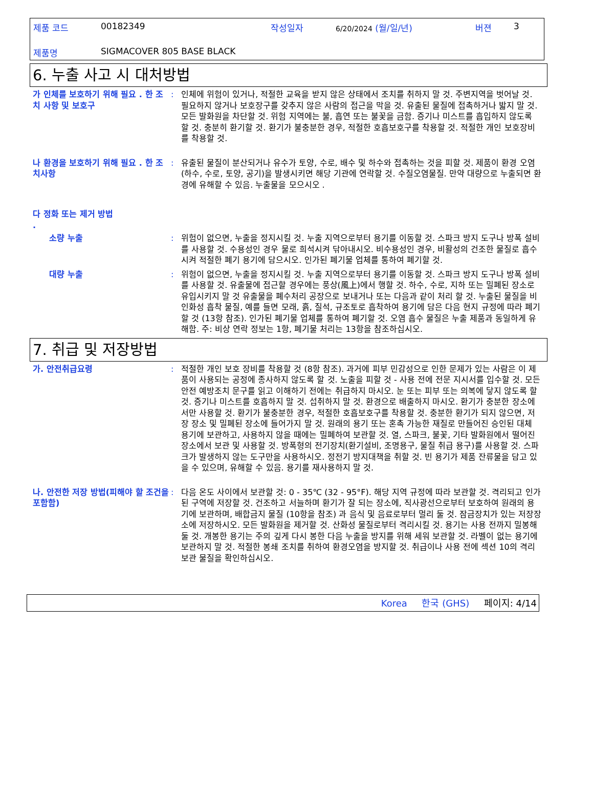제품 코드 00182349 작성일자 6/20/2024 (월/일/년) 버젼 3
제품명 SIGMACOVER 805 BASE BLACK
6. 누출 사고 시 대처방법
가 인체를 보호하기 위해 필요 . 한 조치 사항 및 보호구
: 인체에 위험이 있거나, 적절한 교육을 받지 않은 상태에서 조치를 취하지 말 것. 주변지역을 벗어날 것. 필요하지 않거나 보호장구를 갖추지 않은 사람의 접근을 막을 것. 유출된 물질에 접촉하거나 밟지 말 것. 모든 발화원을 차단할 것. 위험 지역에는 불, 흡연 또는 불꽃을 금함. 증기나 미스트를 흡입하지 않도록 할 것. 충분히 환기할 것. 환기가 불충분한 경우, 적절한 호흡보호구를 착용할 것. 적절한 개인 보호장비를 착용할 것.
나 환경을 보호하기 위해 필요 . 한 조치사항
: 유출된 물질이 분산되거나 유수가 토양, 수로, 배수 및 하수와 접촉하는 것을 피할 것. 제품이 환경 오염(하수, 수로, 토양, 공기)을 발생시키면 해당 기관에 연락할 것. 수질오염물질. 만약 대량으로 누출되면 환경에 유해할 수 있음. 누출물을 모으시오 .
다 정화 또는 제거 방법
.
소량 누출 : 위험이 없으면, 누출을 정지시킬 것. 누출 지역으로부터 용기를 이동할 것. 스파크 방지 도구나 방폭 설비를 사용할 것. 수용성인 경우 물로 희석시켜 닦아내시오. 비수용성인 경우, 비활성의 건조한 물질로 흡수시켜 적절한 폐기 용기에 담으시오. 인가된 폐기물 업체를 통하여 폐기할 것.
대량 누출 : 위험이 없으면, 누출을 정지시킬 것. 누출 지역으로부터 용기를 이동할 것. 스파크 방지 도구나 방폭 설비를 사용할 것. 유출물에 접근할 경우에는 풍상(風上)에서 행할 것. 하수, 수로, 지하 또는 밀폐된 장소로 유입시키지 말 것 유출물을 폐수처리 공장으로 보내거나 또는 다음과 같이 처리 할 것. 누출된 물질을 비인화성 흡착 물질, 예를 들면 모래, 흙, 질석, 규조토로 흡착하여 용기에 담은 다음 현지 규정에 따라 폐기할 것 (13항 참조). 인가된 폐기물 업체를 통하여 폐기할 것. 오염 흡수 물질은 누출 제품과 동일하게 유해함. 주: 비상 연락 정보는 1항, 폐기물 처리는 13항을 참조하십시오.
7. 취급 및 저장방법
가. 안전취급요령 : 적절한 개인 보호 장비를 착용할 것 (8항 참조). 과거에 피부 민감성으로 인한 문제가 있는 사람은 이 제품이 사용되는 공정에 종사하지 않도록 할 것. 노출을 피할 것 - 사용 전에 전문 지시서를 입수할 것. 모든 안전 예방조치 문구를 읽고 이해하기 전에는 취급하지 마시오. 눈 또는 피부 또는 의복에 닿지 않도록 할 것. 증기나 미스트를 호흡하지 말 것. 섭취하지 말 것. 환경으로 배출하지 마시오. 환기가 충분한 장소에서만 사용할 것. 환기가 불충분한 경우, 적절한 호흡보호구를 착용할 것. 충분한 환기가 되지 않으면, 저장 장소 및 밀폐된 장소에 들어가지 말 것. 원래의 용기 또는 혼촉 가능한 재질로 만들어진 승인된 대체 용기에 보관하고, 사용하지 않을 때에는 밀폐하여 보관할 것. 열, 스파크, 불꽃, 기타 발화원에서 떨어진 장소에서 보관 및 사용할 것. 방폭형의 전기장치(환기설비, 조명용구, 물질 취급 용구)를 사용할 것. 스파크가 발생하지 않는 도구만을 사용하시오. 정전기 방지대책을 취할 것. 빈 용기가 제품 잔류물을 담고 있을 수 있으며, 유해할 수 있음. 용기를 재사용하지 말 것.
나. 안전한 저장 방법(피해야 할 조건을 포함함)
: 다음 온도 사이에서 보관할 것: 0 - 35℃ (32 - 95°F). 해당 지역 규정에 따라 보관할 것. 격리되고 인가된 구역에 저장할 것. 건조하고 서늘하며 환기가 잘 되는 장소에, 직사광선으로부터 보호하여 원래의 용기에 보관하며, 배합금지 물질 (10항을 참조) 과 음식 및 음료로부터 멀리 둘 것. 잠금장치가 있는 저장장소에 저장하시오. 모든 발화원을 제거할 것. 산화성 물질로부터 격리시킬 것. 용기는 사용 전까지 밀봉해 둘 것. 개봉한 용기는 주의 깊게 다시 봉한 다음 누출을 방지를 위해 세워 보관할 것. 라벨이 없는 용기에 보관하지 말 것. 적절한 봉쇄 조치를 취하여 환경오염을 방지할 것. 취급이나 사용 전에 섹션 10의 격리보관 물질을 확인하십시오.
Korea 한국 (GHS) 페이지: 4/14